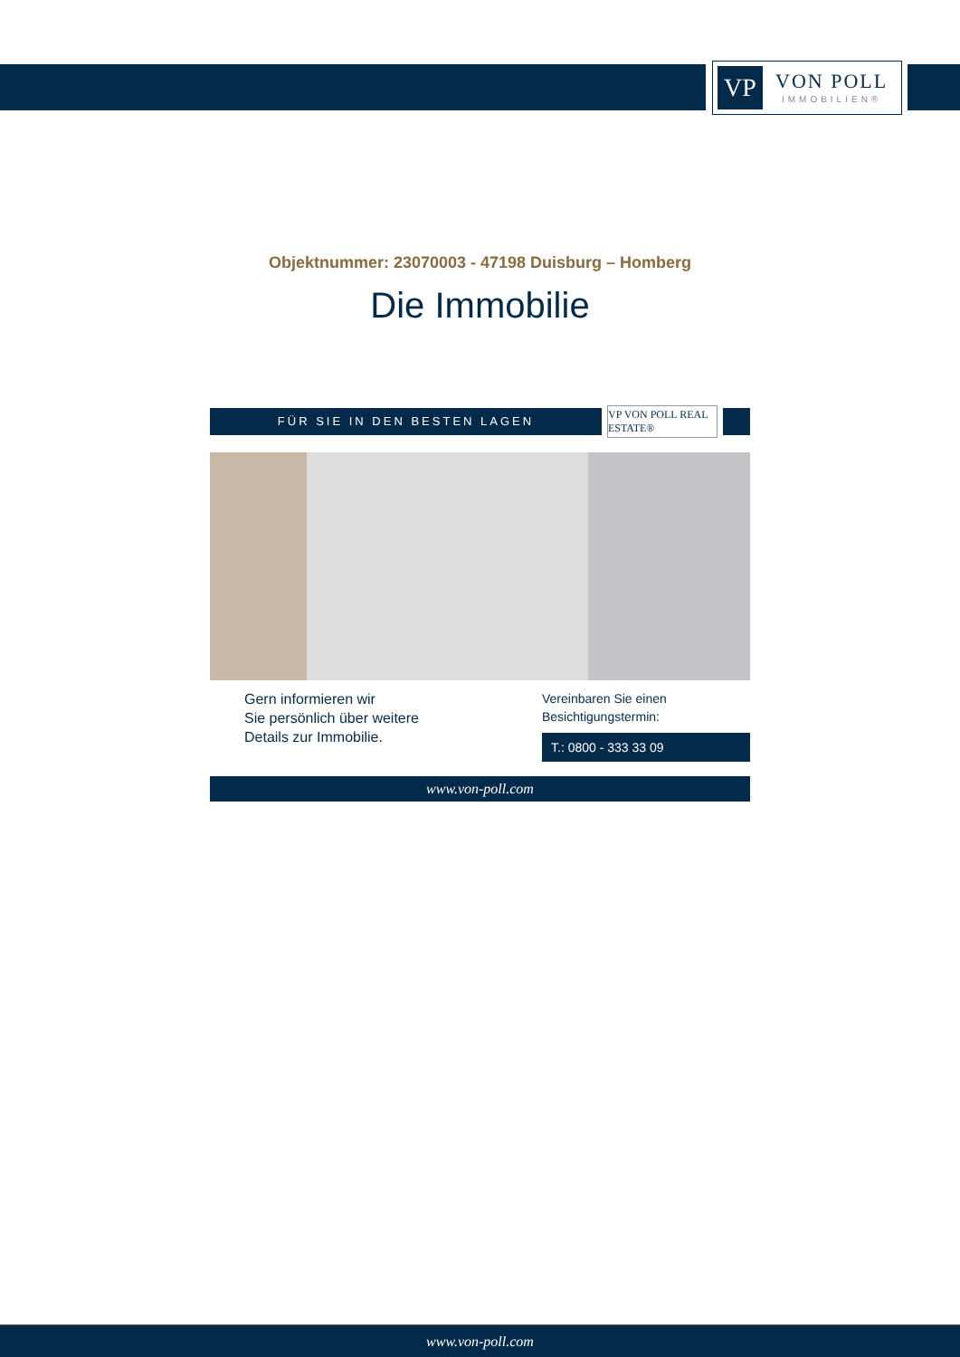VP
VON POLL
IMMOBILIEN®
Objektnummer: 23070003 - 47198 Duisburg – Homberg
Die Immobilie
FÜR SIE IN DEN BESTEN LAGEN
VP VON POLL REAL ESTATE®
Gern informieren wir
Sie persönlich über weitere
Details zur Immobilie.
Vereinbaren Sie einen
Besichtigungstermin:
T.: 0800 - 333 33 09
www.von-poll.com
www.von-poll.com